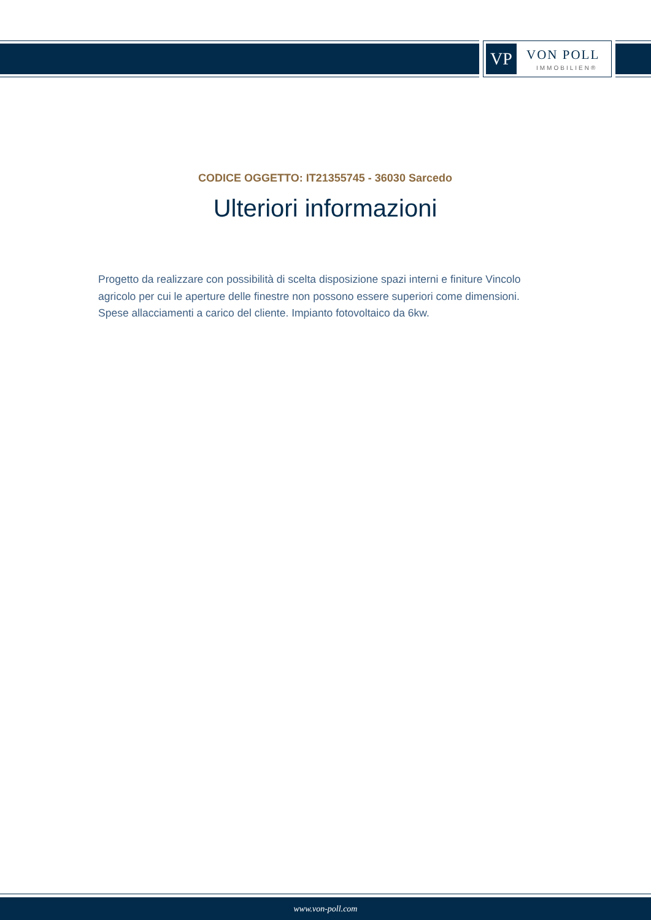VP VON POLL
IMMOBILIEN®
CODICE OGGETTO: IT21355745 - 36030 Sarcedo
Ulteriori informazioni
Progetto da realizzare con possibilità di scelta disposizione spazi interni e finiture Vincolo agricolo per cui le aperture delle finestre non possono essere superiori come dimensioni. Spese allacciamenti a carico del cliente. Impianto fotovoltaico da 6kw.
www.von-poll.com